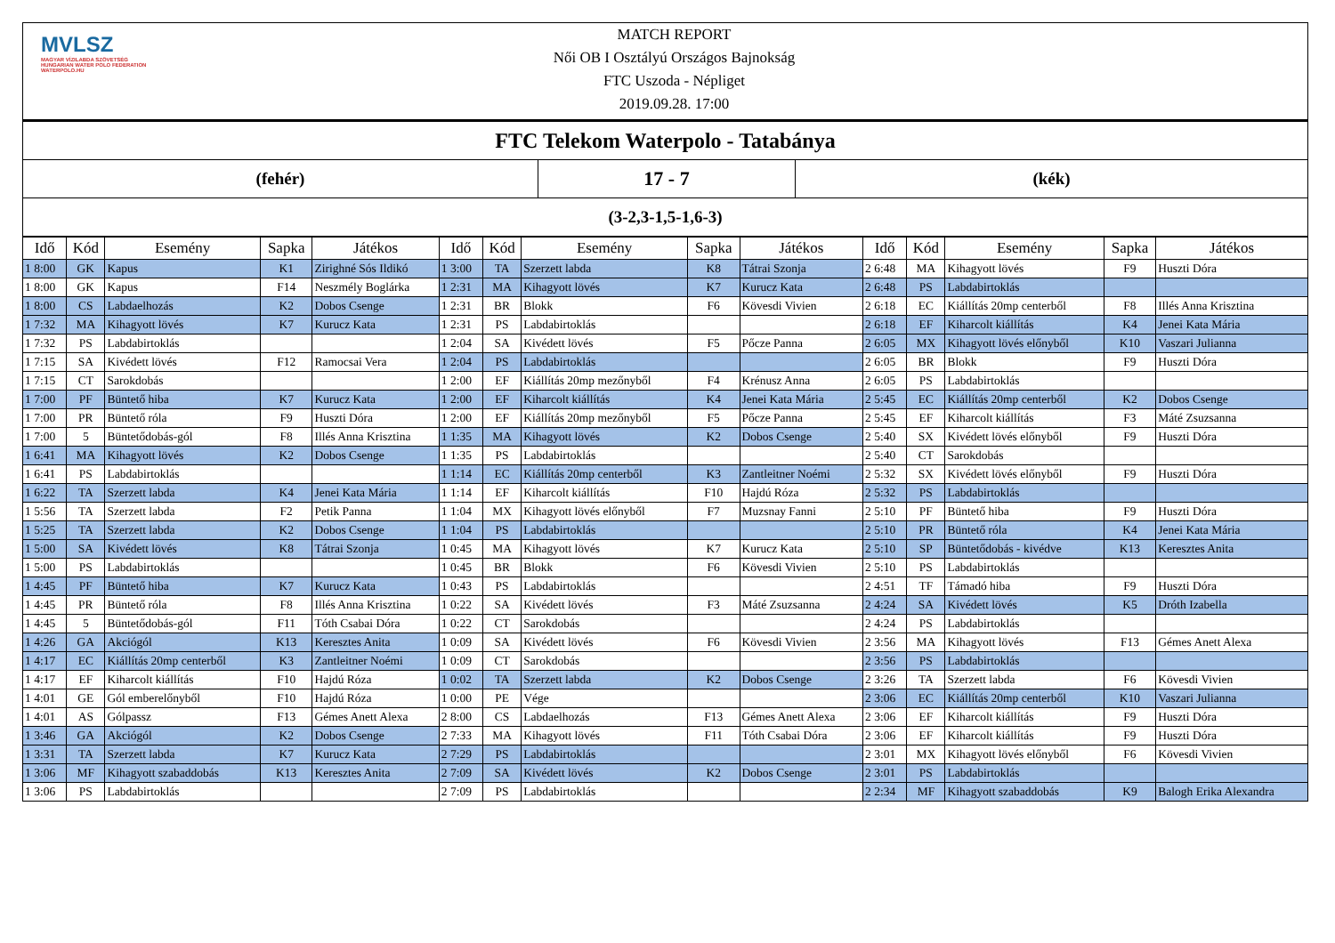MVLSZ
MAGYAR VÍZILABDA SZÖVETSÉG
HUNGARIAN WATER POLO FEDERATION
WATERPOLO.HU
MATCH REPORT
Női OB I Osztályú Országos Bajnokság
FTC Uszoda - Népliget
2019.09.28. 17:00
FTC Telekom Waterpolo - Tatabánya
(fehér)
17 - 7
(kék)
(3-2,3-1,5-1,6-3)
| Idő | Kód | Esemény | Sapka | Játékos | Idő | Kód | Esemény | Sapka | Játékos | Idő | Kód | Esemény | Sapka | Játékos |
| --- | --- | --- | --- | --- | --- | --- | --- | --- | --- | --- | --- | --- | --- | --- |
| 1 8:00 | GK | Kapus | K1 | Zirighné Sós Ildikó | 1 3:00 | TA | Szerzett labda | K8 | Tátrai Szonja | 2 6:48 | MA | Kihagyott lövés | F9 | Huszti Dóra |
| 1 8:00 | GK | Kapus | F14 | Neszmély Boglárka | 1 2:31 | MA | Kihagyott lövés | K7 | Kurucz Kata | 2 6:48 | PS | Labdabirtoklás | | |
| 1 8:00 | CS | Labdaelhozás | K2 | Dobos Csenge | 1 2:31 | BR | Blokk | F6 | Kövesdi Vivien | 2 6:18 | EC | Kiállítás 20mp centerből | F8 | Illés Anna Krisztina |
| 1 7:32 | MA | Kihagyott lövés | K7 | Kurucz Kata | 1 2:31 | PS | Labdabirtoklás | | | 2 6:18 | EF | Kiharcolt kiállítás | K4 | Jenei Kata Mária |
| 1 7:32 | PS | Labdabirtoklás | | | 1 2:04 | SA | Kivédett lövés | F5 | Pőcze Panna | 2 6:05 | MX | Kihagyott lövés előnyből | K10 | Vaszari Julianna |
| 1 7:15 | SA | Kivédett lövés | F12 | Ramocsai Vera | 1 2:04 | PS | Labdabirtoklás | | | 2 6:05 | BR | Blokk | F9 | Huszti Dóra |
| 1 7:15 | CT | Sarokdobás | | | 1 2:00 | EF | Kiállítás 20mp mezőnyből | F4 | Krénusz Anna | 2 6:05 | PS | Labdabirtoklás | | |
| 1 7:00 | PF | Büntető hiba | K7 | Kurucz Kata | 1 2:00 | EF | Kiharcolt kiállítás | K4 | Jenei Kata Mária | 2 5:45 | EC | Kiállítás 20mp centerből | K2 | Dobos Csenge |
| 1 7:00 | PR | Büntető róla | F9 | Huszti Dóra | 1 2:00 | EF | Kiállítás 20mp mezőnyből | F5 | Pőcze Panna | 2 5:45 | EF | Kiharcolt kiállítás | F3 | Máté Zsuzsanna |
| 1 7:00 | 5 | Büntetődobás-gól | F8 | Illés Anna Krisztina | 1 1:35 | MA | Kihagyott lövés | K2 | Dobos Csenge | 2 5:40 | SX | Kivédett lövés előnyből | F9 | Huszti Dóra |
| 1 6:41 | MA | Kihagyott lövés | K2 | Dobos Csenge | 1 1:35 | PS | Labdabirtoklás | | | 2 5:40 | CT | Sarokdobás | | |
| 1 6:41 | PS | Labdabirtoklás | | | 1 1:14 | EC | Kiállítás 20mp centerből | K3 | Zantleitner Noémi | 2 5:32 | SX | Kivédett lövés előnyből | F9 | Huszti Dóra |
| 1 6:22 | TA | Szerzett labda | K4 | Jenei Kata Mária | 1 1:14 | EF | Kiharcolt kiállítás | F10 | Hajdú Róza | 2 5:32 | PS | Labdabirtoklás | | |
| 1 5:56 | TA | Szerzett labda | F2 | Petik Panna | 1 1:04 | MX | Kihagyott lövés előnyből | F7 | Muzsnay Fanni | 2 5:10 | PF | Büntető hiba | F9 | Huszti Dóra |
| 1 5:25 | TA | Szerzett labda | K2 | Dobos Csenge | 1 1:04 | PS | Labdabirtoklás | | | 2 5:10 | PR | Büntető róla | K4 | Jenei Kata Mária |
| 1 5:00 | SA | Kivédett lövés | K8 | Tátrai Szonja | 1 0:45 | MA | Kihagyott lövés | K7 | Kurucz Kata | 2 5:10 | SP | Büntetődobás - kivédve | K13 | Keresztes Anita |
| 1 5:00 | PS | Labdabirtoklás | | | 1 0:45 | BR | Blokk | F6 | Kövesdi Vivien | 2 5:10 | PS | Labdabirtoklás | | |
| 1 4:45 | PF | Büntető hiba | K7 | Kurucz Kata | 1 0:43 | PS | Labdabirtoklás | | | 2 4:51 | TF | Támadó hiba | F9 | Huszti Dóra |
| 1 4:45 | PR | Büntető róla | F8 | Illés Anna Krisztina | 1 0:22 | SA | Kivédett lövés | F3 | Máté Zsuzsanna | 2 4:24 | SA | Kivédett lövés | K5 | Dróth Izabella |
| 1 4:45 | 5 | Büntetődobás-gól | F11 | Tóth Csabai Dóra | 1 0:22 | CT | Sarokdobás | | | 2 4:24 | PS | Labdabirtoklás | | |
| 1 4:26 | GA | Akciógól | K13 | Keresztes Anita | 1 0:09 | SA | Kivédett lövés | F6 | Kövesdi Vivien | 2 3:56 | MA | Kihagyott lövés | F13 | Gémes Anett Alexa |
| 1 4:17 | EC | Kiállítás 20mp centerből | K3 | Zantleitner Noémi | 1 0:09 | CT | Sarokdobás | | | 2 3:56 | PS | Labdabirtoklás | | |
| 1 4:17 | EF | Kiharcolt kiállítás | F10 | Hajdú Róza | 1 0:02 | TA | Szerzett labda | K2 | Dobos Csenge | 2 3:26 | TA | Szerzett labda | F6 | Kövesdi Vivien |
| 1 4:01 | GE | Gól emberelőnyből | F10 | Hajdú Róza | 1 0:00 | PE | Vége | | | 2 3:06 | EC | Kiállítás 20mp centerből | K10 | Vaszari Julianna |
| 1 4:01 | AS | Gólpassz | F13 | Gémes Anett Alexa | 2 8:00 | CS | Labdaelhozás | F13 | Gémes Anett Alexa | 2 3:06 | EF | Kiharcolt kiállítás | F9 | Huszti Dóra |
| 1 3:46 | GA | Akciógól | K2 | Dobos Csenge | 2 7:33 | MA | Kihagyott lövés | F11 | Tóth Csabai Dóra | 2 3:06 | EF | Kiharcolt kiállítás | F9 | Huszti Dóra |
| 1 3:31 | TA | Szerzett labda | K7 | Kurucz Kata | 2 7:29 | PS | Labdabirtoklás | | | 2 3:01 | MX | Kihagyott lövés előnyből | F6 | Kövesdi Vivien |
| 1 3:06 | MF | Kihagyott szabaddobás | K13 | Keresztes Anita | 2 7:09 | SA | Kivédett lövés | K2 | Dobos Csenge | 2 3:01 | PS | Labdabirtoklás | | |
| 1 3:06 | PS | Labdabirtoklás | | | 2 7:09 | PS | Labdabirtoklás | | | 2 2:34 | MF | Kihagyott szabaddobás | K9 | Balogh Erika Alexandra |